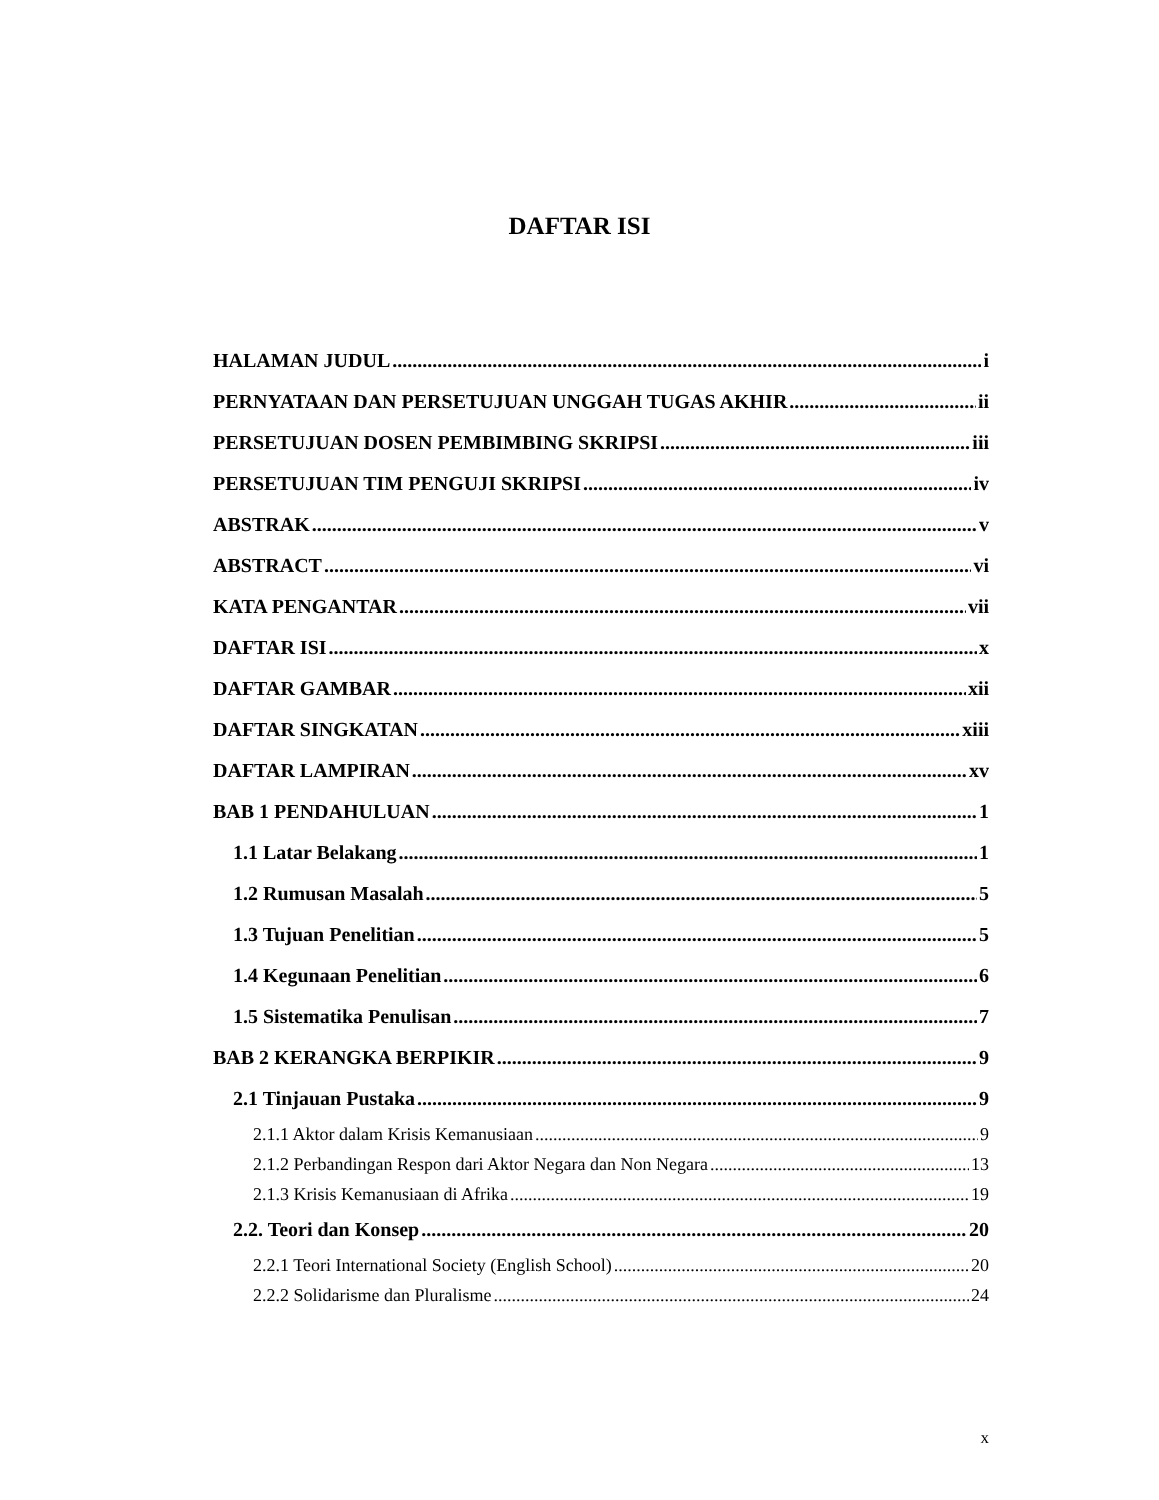DAFTAR ISI
HALAMAN JUDUL i
PERNYATAAN DAN PERSETUJUAN UNGGAH TUGAS AKHIR ii
PERSETUJUAN DOSEN PEMBIMBING SKRIPSI iii
PERSETUJUAN TIM PENGUJI SKRIPSI iv
ABSTRAK v
ABSTRACT vi
KATA PENGANTAR vii
DAFTAR ISI x
DAFTAR GAMBAR xii
DAFTAR SINGKATAN xiii
DAFTAR LAMPIRAN xv
BAB 1 PENDAHULUAN 1
1.1 Latar Belakang 1
1.2 Rumusan Masalah 5
1.3 Tujuan Penelitian 5
1.4 Kegunaan Penelitian 6
1.5 Sistematika Penulisan 7
BAB 2 KERANGKA BERPIKIR 9
2.1 Tinjauan Pustaka 9
2.1.1 Aktor dalam Krisis Kemanusiaan 9
2.1.2 Perbandingan Respon dari Aktor Negara dan Non Negara 13
2.1.3 Krisis Kemanusiaan di Afrika 19
2.2. Teori dan Konsep 20
2.2.1 Teori International Society (English School) 20
2.2.2 Solidarisme dan Pluralisme 24
x